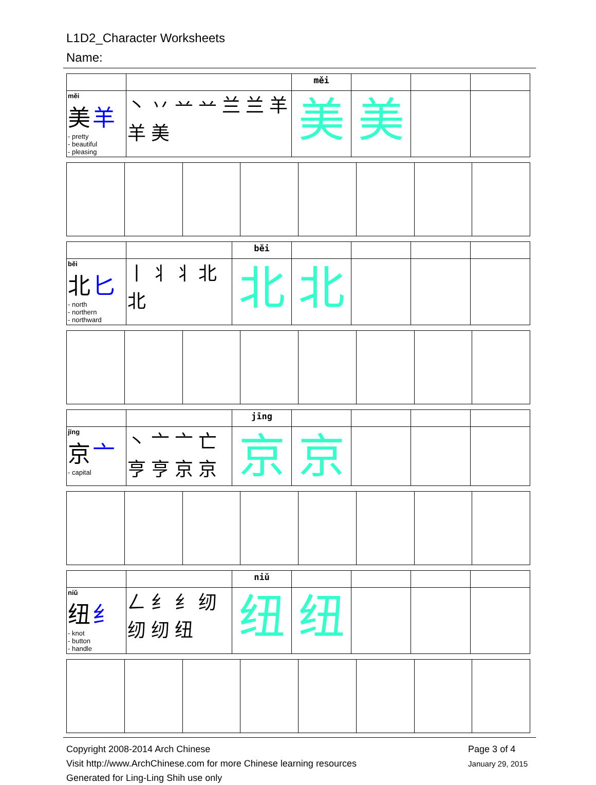L1D2_Character Worksheets
Name:
| | | měi | | | |
| měi 美 羊 - pretty - beautiful - pleasing | 丶 丷 䒑 䒑 兰 兰 羊 羊 美 | 美 | 美 | | |
| | | běi | | | | |
| běi 北 匕 - north - northern - northward | 丨 丬 丬 北 北 | 北 | 北 | | | |
| | | jīng | | | | |
| jīng 京 亠 - capital | 丶 亠 亠 亡 亨 亨 京 京 | 京 | 京 | | | |
| | | niǔ | | | | |
| niǔ 纽 纟 - knot - button - handle | 𠃋 纟 纟 纫 纫 纫 纽 | 纽 | 纽 | | | |
Copyright 2008-2014 Arch Chinese
Visit http://www.ArchChinese.com for more Chinese learning resources
Generated for Ling-Ling Shih use only
Page 3 of 4
January 29, 2015